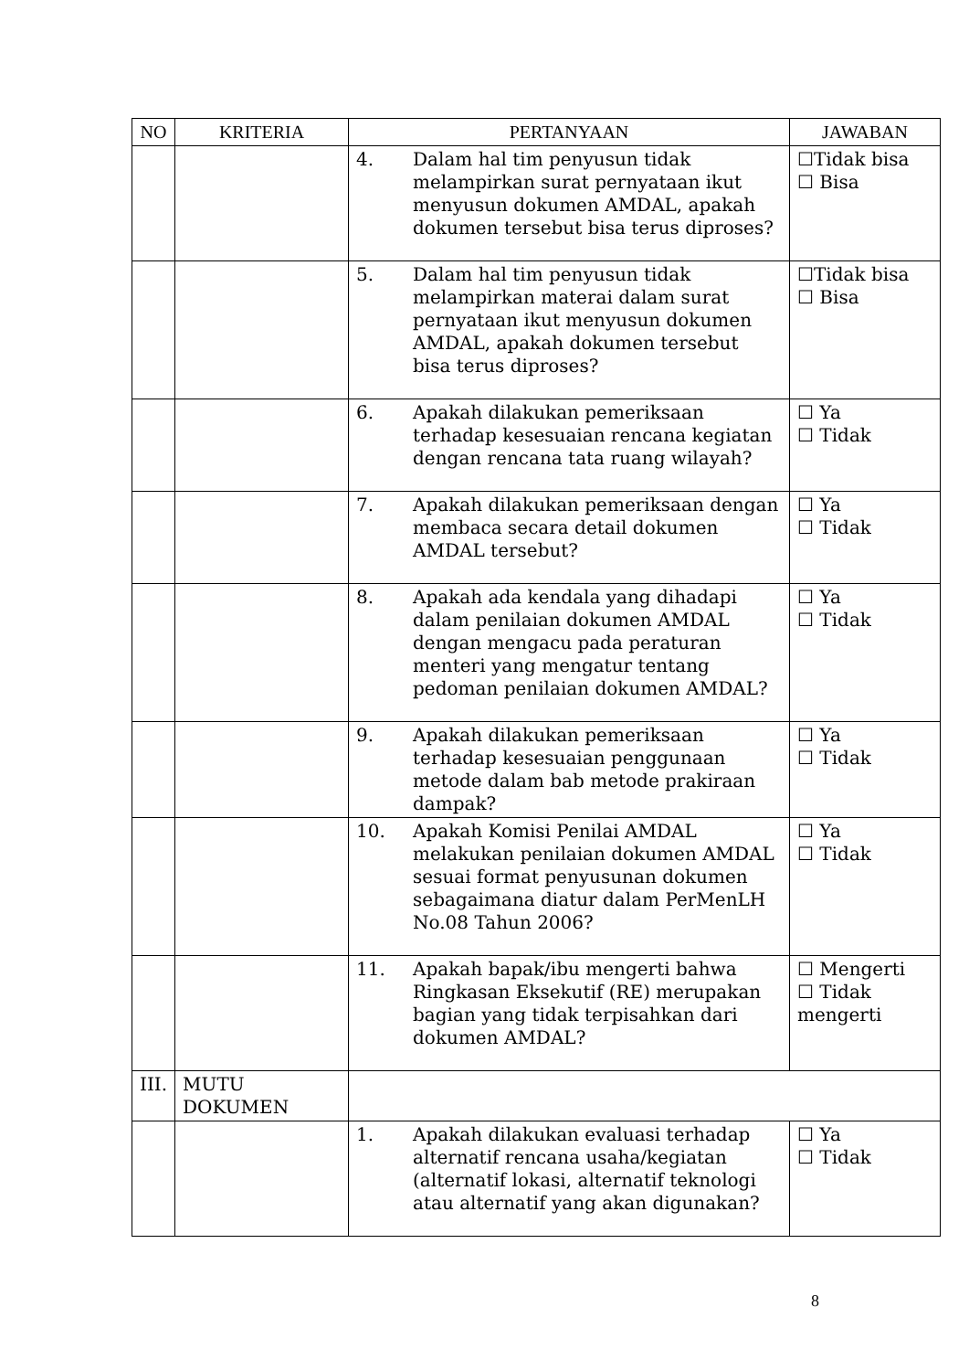| NO | KRITERIA | PERTANYAAN | JAWABAN |
| --- | --- | --- | --- |
| | | 4. Dalam hal tim penyusun tidak melampirkan surat pernyataan ikut menyusun dokumen AMDAL, apakah dokumen tersebut bisa terus diproses? | ☐Tidak bisa ☐ Bisa |
| | | 5. Dalam hal tim penyusun tidak melampirkan materai dalam surat pernyataan ikut menyusun dokumen AMDAL, apakah dokumen tersebut bisa terus diproses? | ☐Tidak bisa ☐ Bisa |
| | | 6. Apakah dilakukan pemeriksaan terhadap kesesuaian rencana kegiatan dengan rencana tata ruang wilayah? | ☐ Ya ☐ Tidak |
| | | 7. Apakah dilakukan pemeriksaan dengan membaca secara detail dokumen AMDAL tersebut? | ☐ Ya ☐ Tidak |
| | | 8. Apakah ada kendala yang dihadapi dalam penilaian dokumen AMDAL dengan mengacu pada peraturan menteri yang mengatur tentang pedoman penilaian dokumen AMDAL? | ☐ Ya ☐ Tidak |
| | | 9. Apakah dilakukan pemeriksaan terhadap kesesuaian penggunaan metode dalam bab metode prakiraan dampak? | ☐ Ya ☐ Tidak |
| | | 10. Apakah Komisi Penilai AMDAL melakukan penilaian dokumen AMDAL sesuai format penyusunan dokumen sebagaimana diatur dalam PerMenLH No.08 Tahun 2006? | ☐ Ya ☐ Tidak |
| | | 11. Apakah bapak/ibu mengerti bahwa Ringkasan Eksekutif (RE) merupakan bagian yang tidak terpisahkan dari dokumen AMDAL? | ☐ Mengerti ☐ Tidak mengerti |
| III. | MUTU DOKUMEN | | |
| | | 1. Apakah dilakukan evaluasi terhadap alternatif rencana usaha/kegiatan (alternatif lokasi, alternatif teknologi atau alternatif yang akan digunakan? | ☐ Ya ☐ Tidak |
8